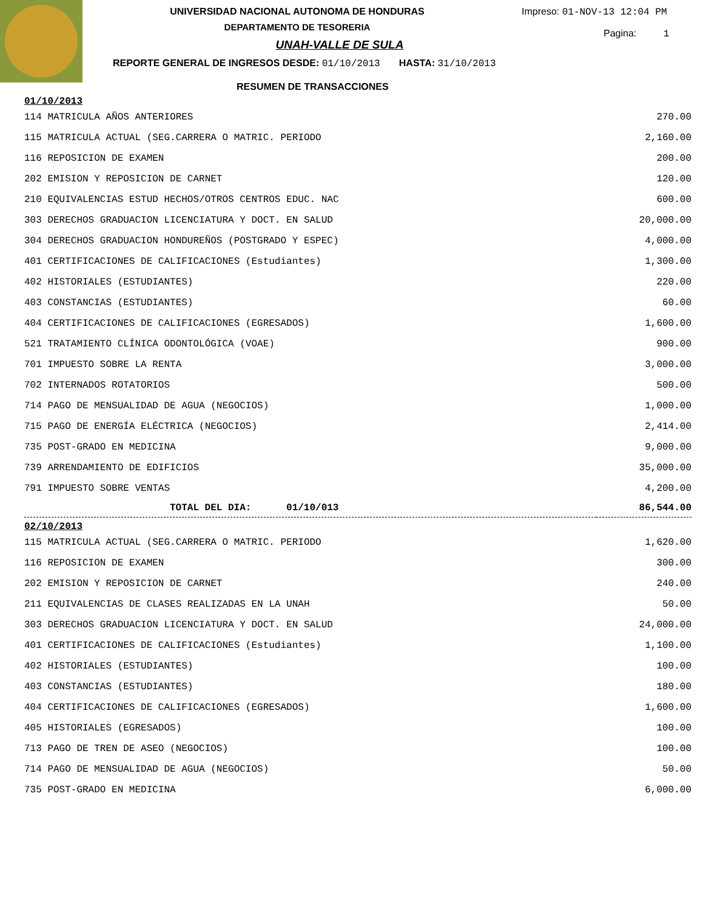Impreso: 01-NOV-13 12:04 PM
Pagina: 1
UNIVERSIDAD NACIONAL AUTONOMA DE HONDURAS
DEPARTAMENTO DE TESORERIA
UNAH-VALLE DE SULA
REPORTE GENERAL DE INGRESOS DESDE: 01/10/2013 HASTA: 31/10/2013
RESUMEN DE TRANSACCIONES
| 01/10/2013 | |
| 114 MATRICULA AÑOS ANTERIORES | 270.00 |
| 115 MATRICULA ACTUAL (SEG.CARRERA O MATRIC. PERIODO | 2,160.00 |
| 116 REPOSICION DE EXAMEN | 200.00 |
| 202 EMISION Y REPOSICION DE CARNET | 120.00 |
| 210 EQUIVALENCIAS ESTUD HECHOS/OTROS CENTROS EDUC. NAC | 600.00 |
| 303 DERECHOS GRADUACION LICENCIATURA Y DOCT. EN SALUD | 20,000.00 |
| 304 DERECHOS GRADUACION HONDUREÑOS (POSTGRADO Y ESPEC) | 4,000.00 |
| 401 CERTIFICACIONES DE CALIFICACIONES (Estudiantes) | 1,300.00 |
| 402 HISTORIALES (ESTUDIANTES) | 220.00 |
| 403 CONSTANCIAS (ESTUDIANTES) | 60.00 |
| 404 CERTIFICACIONES DE CALIFICACIONES (EGRESADOS) | 1,600.00 |
| 521 TRATAMIENTO CLÍNICA ODONTOLÓGICA (VOAE) | 900.00 |
| 701 IMPUESTO SOBRE LA RENTA | 3,000.00 |
| 702 INTERNADOS ROTATORIOS | 500.00 |
| 714 PAGO DE MENSUALIDAD DE AGUA (NEGOCIOS) | 1,000.00 |
| 715 PAGO DE ENERGÍA ELÉCTRICA (NEGOCIOS) | 2,414.00 |
| 735 POST-GRADO EN MEDICINA | 9,000.00 |
| 739 ARRENDAMIENTO DE EDIFICIOS | 35,000.00 |
| 791 IMPUESTO SOBRE VENTAS | 4,200.00 |
| TOTAL DEL DIA: 01/10/013 | 86,544.00 |
| 02/10/2013 | |
| 115 MATRICULA ACTUAL (SEG.CARRERA O MATRIC. PERIODO | 1,620.00 |
| 116 REPOSICION DE EXAMEN | 300.00 |
| 202 EMISION Y REPOSICION DE CARNET | 240.00 |
| 211 EQUIVALENCIAS DE CLASES REALIZADAS EN LA UNAH | 50.00 |
| 303 DERECHOS GRADUACION LICENCIATURA Y DOCT. EN SALUD | 24,000.00 |
| 401 CERTIFICACIONES DE CALIFICACIONES (Estudiantes) | 1,100.00 |
| 402 HISTORIALES (ESTUDIANTES) | 100.00 |
| 403 CONSTANCIAS (ESTUDIANTES) | 180.00 |
| 404 CERTIFICACIONES DE CALIFICACIONES (EGRESADOS) | 1,600.00 |
| 405 HISTORIALES (EGRESADOS) | 100.00 |
| 713 PAGO DE TREN DE ASEO (NEGOCIOS) | 100.00 |
| 714 PAGO DE MENSUALIDAD DE AGUA (NEGOCIOS) | 50.00 |
| 735 POST-GRADO EN MEDICINA | 6,000.00 |